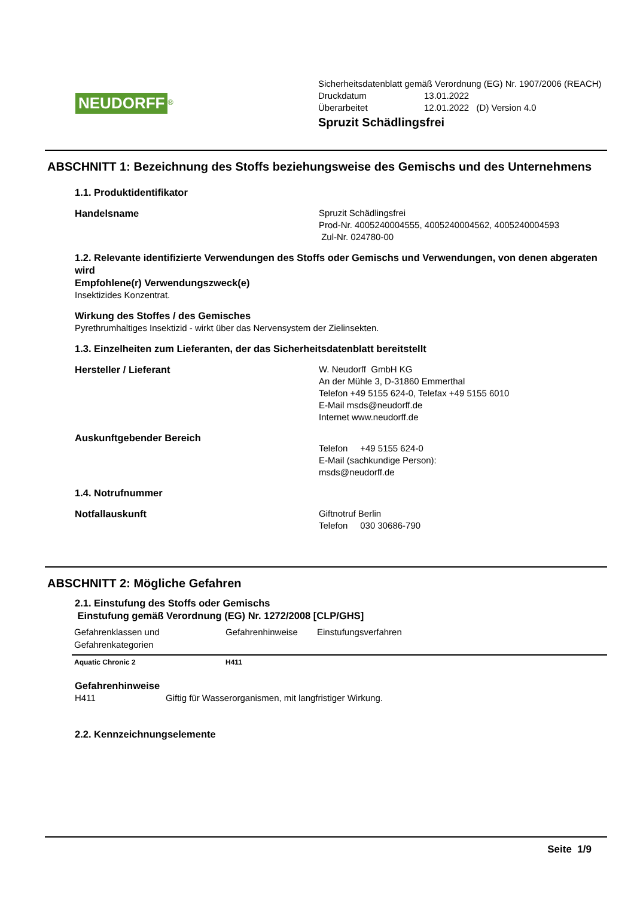NEUDORFF<sup>®</sup>
Sicherheitsdatenblatt gemäß Verordnung (EG) Nr. 1907/2006 (REACH)
Druckdatum 13.01.2022
Überarbeitet 12.01.2022 (D) Version 4.0
Spruzit Schädlingsfrei
ABSCHNITT 1: Bezeichnung des Stoffs beziehungsweise des Gemischs und des Unternehmens
1.1. Produktidentifikator
Handelsname Spruzit Schädlingsfrei
Prod-Nr. 4005240004555, 4005240004562, 4005240004593
Zul-Nr. 024780-00
1.2. Relevante identifizierte Verwendungen des Stoffs oder Gemischs und Verwendungen, von denen abgeraten wird
Empfohlene(r) Verwendungszweck(e)
Insektizides Konzentrat.
Wirkung des Stoffes / des Gemisches
Pyrethrumhaltiges Insektizid - wirkt über das Nervensystem der Zielinsekten.
1.3. Einzelheiten zum Lieferanten, der das Sicherheitsdatenblatt bereitstellt
Hersteller / Lieferant W. Neudorff GmbH KG
An der Mühle 3, D-31860 Emmerthal
Telefon +49 5155 624-0, Telefax +49 5155 6010
E-Mail msds@neudorff.de
Internet www.neudorff.de
Auskunftgebender Bereich
Telefon +49 5155 624-0
E-Mail (sachkundige Person):
msds@neudorff.de
1.4. Notrufnummer
Notfallauskunft Giftnotruf Berlin
Telefon 030 30686-790
ABSCHNITT 2: Mögliche Gefahren
2.1. Einstufung des Stoffs oder Gemischs
Einstufung gemäß Verordnung (EG) Nr. 1272/2008 [CLP/GHS]
| Gefahrenklassen und Gefahrenkategorien | Gefahrenhinweise | Einstufungsverfahren |
| --- | --- | --- |
| Aquatic Chronic 2 | H411 | |
Gefahrenhinweise
H411 Giftig für Wasserorganismen, mit langfristiger Wirkung.
2.2. Kennzeichnungselemente
Seite 1/9